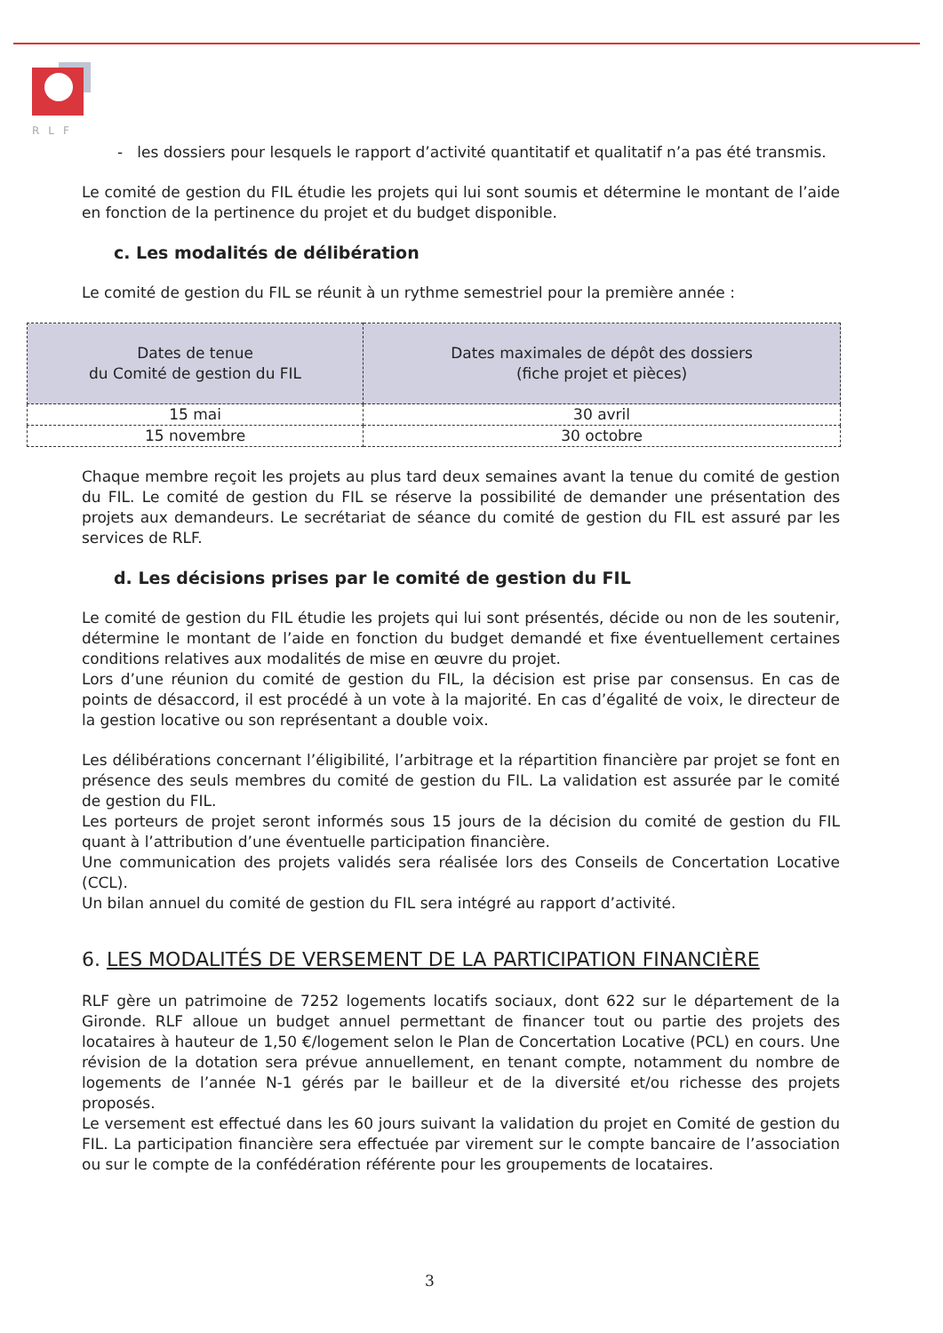RLF
- les dossiers pour lesquels le rapport d’activité quantitatif et qualitatif n’a pas été transmis.
Le comité de gestion du FIL étudie les projets qui lui sont soumis et détermine le montant de l’aide en fonction de la pertinence du projet et du budget disponible.
c. Les modalités de délibération
Le comité de gestion du FIL se réunit à un rythme semestriel pour la première année :
| Dates de tenue du Comité de gestion du FIL | Dates maximales de dépôt des dossiers (fiche projet et pièces) |
| --- | --- |
| 15 mai | 30 avril |
| 15 novembre | 30 octobre |
Chaque membre reçoit les projets au plus tard deux semaines avant la tenue du comité de gestion du FIL. Le comité de gestion du FIL se réserve la possibilité de demander une présentation des projets aux demandeurs. Le secrétariat de séance du comité de gestion du FIL est assuré par les services de RLF.
d. Les décisions prises par le comité de gestion du FIL
Le comité de gestion du FIL étudie les projets qui lui sont présentés, décide ou non de les soutenir, détermine le montant de l’aide en fonction du budget demandé et fixe éventuellement certaines conditions relatives aux modalités de mise en œuvre du projet.
Lors d’une réunion du comité de gestion du FIL, la décision est prise par consensus. En cas de points de désaccord, il est procédé à un vote à la majorité. En cas d’égalité de voix, le directeur de la gestion locative ou son représentant a double voix.
Les délibérations concernant l’éligibilité, l’arbitrage et la répartition financière par projet se font en présence des seuls membres du comité de gestion du FIL. La validation est assurée par le comité de gestion du FIL.
Les porteurs de projet seront informés sous 15 jours de la décision du comité de gestion du FIL quant à l’attribution d’une éventuelle participation financière.
Une communication des projets validés sera réalisée lors des Conseils de Concertation Locative (CCL).
Un bilan annuel du comité de gestion du FIL sera intégré au rapport d’activité.
6. LES MODALITÉS DE VERSEMENT DE LA PARTICIPATION FINANCIÈRE
RLF gère un patrimoine de 7252 logements locatifs sociaux, dont 622 sur le département de la Gironde. RLF alloue un budget annuel permettant de financer tout ou partie des projets des locataires à hauteur de 1,50 €/logement selon le Plan de Concertation Locative (PCL) en cours. Une révision de la dotation sera prévue annuellement, en tenant compte, notamment du nombre de logements de l’année N-1 gérés par le bailleur et de la diversité et/ou richesse des projets proposés.
Le versement est effectué dans les 60 jours suivant la validation du projet en Comité de gestion du FIL. La participation financière sera effectuée par virement sur le compte bancaire de l’association ou sur le compte de la confédération référente pour les groupements de locataires.
3